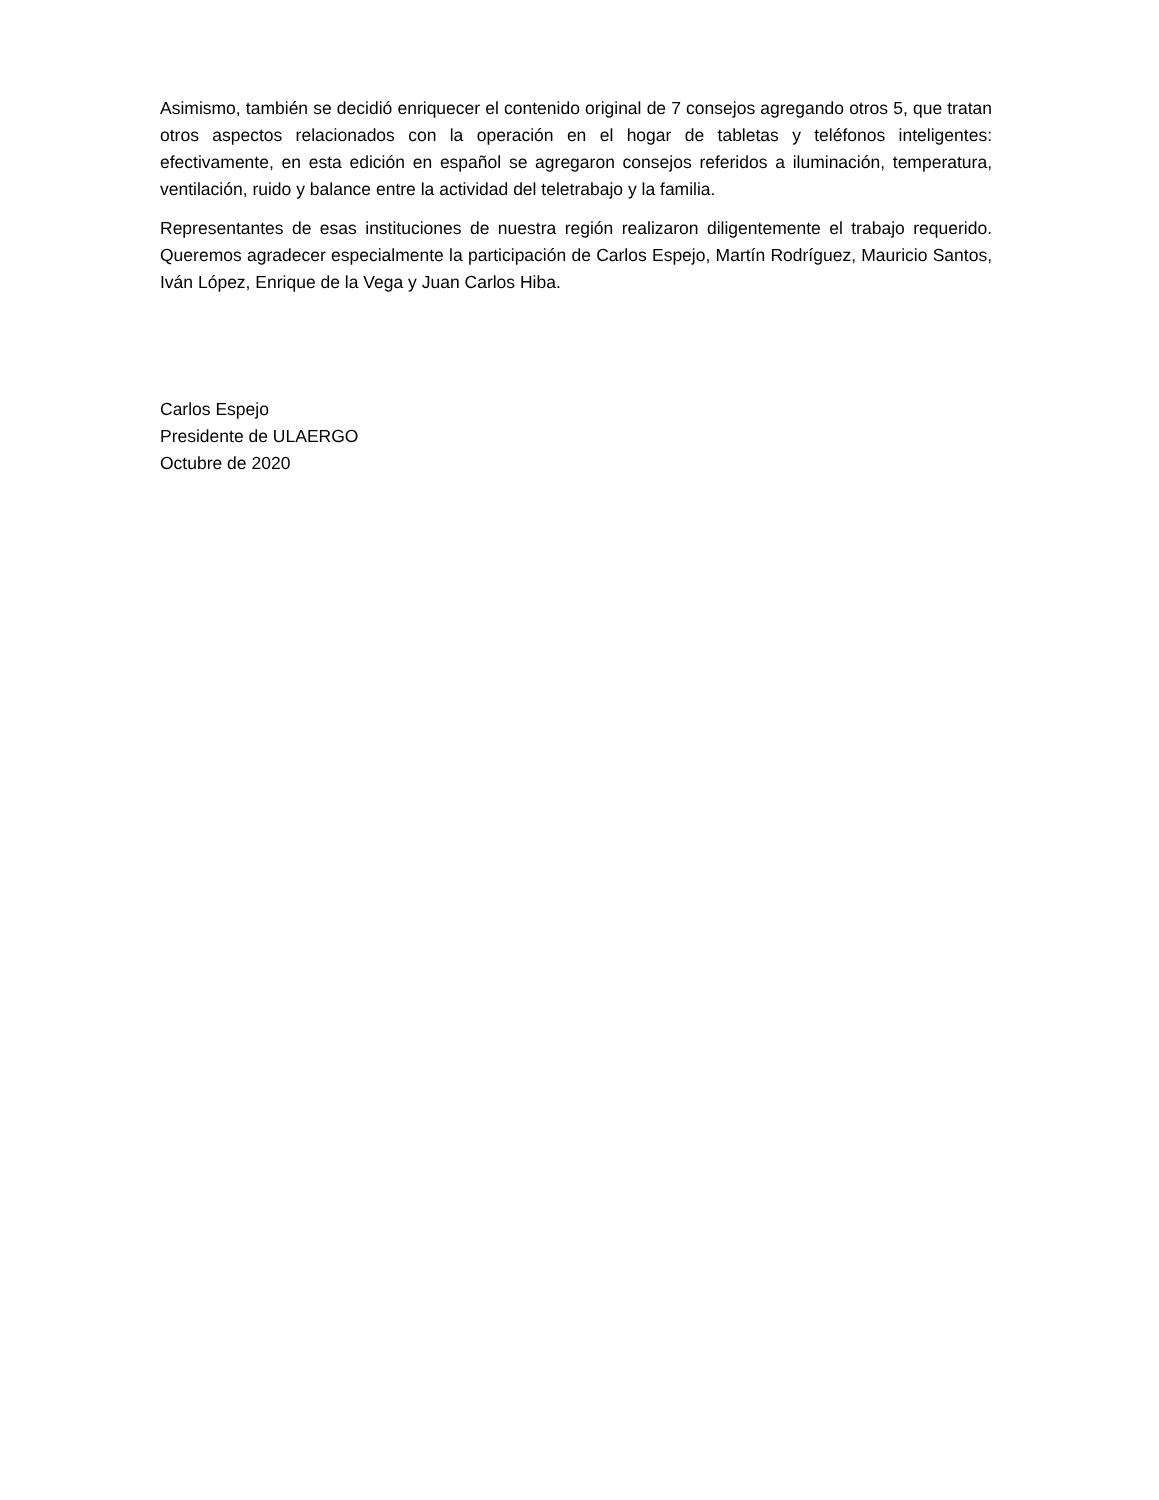Asimismo, también se decidió enriquecer el contenido original de 7 consejos agregando otros 5, que tratan otros aspectos relacionados con la operación en el hogar de tabletas y teléfonos inteligentes: efectivamente, en esta edición en español se agregaron consejos referidos a iluminación, temperatura, ventilación, ruido y balance entre la actividad del teletrabajo y la familia.
Representantes de esas instituciones de nuestra región realizaron diligentemente el trabajo requerido. Queremos agradecer especialmente la participación de Carlos Espejo, Martín Rodríguez, Mauricio Santos, Iván López, Enrique de la Vega y Juan Carlos Hiba.
Carlos Espejo
Presidente de ULAERGO
Octubre de 2020